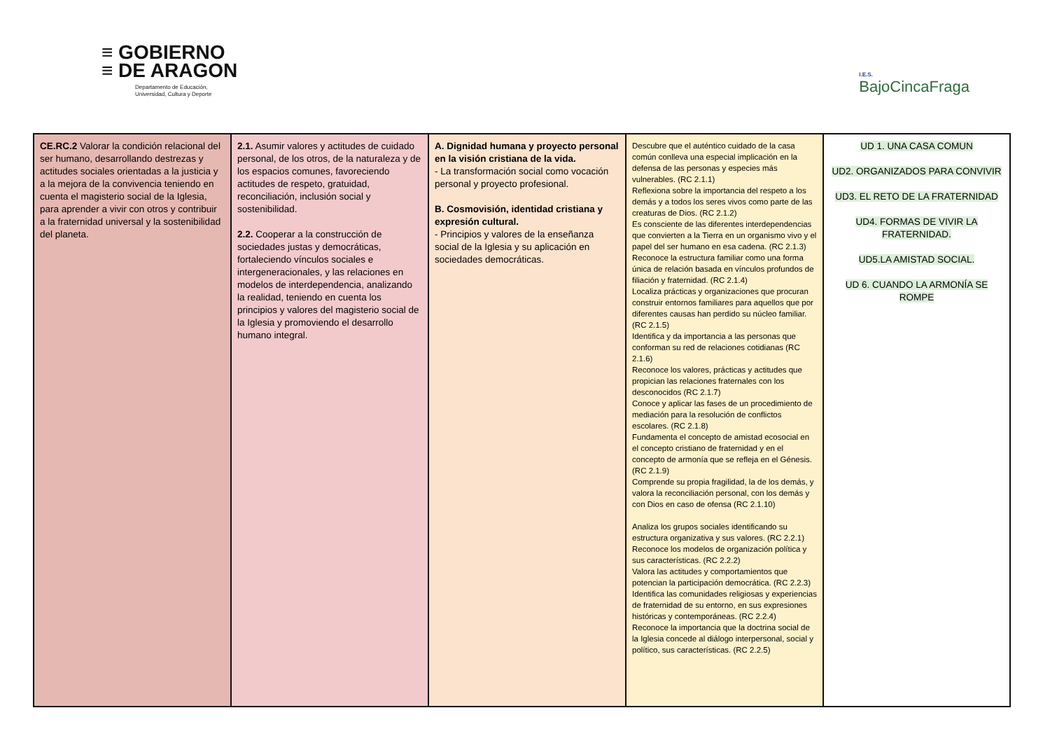≡ GOBIERNO
≡ DE ARAGON
Departamento de Educación,
Universidad, Cultura y Deporte
I.E.S.
BajoCincaFraga
| CE.RC.2 Valorar la condición relacional del ser humano, desarrollando destrezas y actitudes sociales orientadas a la justicia y a la mejora de la convivencia teniendo en cuenta el magisterio social de la Iglesia, para aprender a vivir con otros y contribuir a la fraternidad universal y la sostenibilidad del planeta. | 2.1. Asumir valores y actitudes de cuidado personal, de los otros, de la naturaleza y de los espacios comunes, favoreciendo actitudes de respeto, gratuidad, reconciliación, inclusión social y sostenibilidad. 2.2. Cooperar a la construcción de sociedades justas y democráticas, fortaleciendo vínculos sociales e intergeneracionales, y las relaciones en modelos de interdependencia, analizando la realidad, teniendo en cuenta los principios y valores del magisterio social de la Iglesia y promoviendo el desarrollo humano integral. | A. Dignidad humana y proyecto personal en la visión cristiana de la vida. - La transformación social como vocación personal y proyecto profesional. B. Cosmovisión, identidad cristiana y expresión cultural. - Principios y valores de la enseñanza social de la Iglesia y su aplicación en sociedades democráticas. | Descubre que el auténtico cuidado de la casa común conlleva una especial implicación en la defensa de las personas y especies más vulnerables. (RC 2.1.1) Reflexiona sobre la importancia del respeto a los demás y a todos los seres vivos como parte de las creaturas de Dios. (RC 2.1.2) Es consciente de las diferentes interdependencias que convierten a la Tierra en un organismo vivo y el papel del ser humano en esa cadena. (RC 2.1.3) Reconoce la estructura familiar como una forma única de relación basada en vínculos profundos de filiación y fraternidad. (RC 2.1.4) Localiza prácticas y organizaciones que procuran construir entornos familiares para aquellos que por diferentes causas han perdido su núcleo familiar. (RC 2.1.5) Identifica y da importancia a las personas que conforman su red de relaciones cotidianas (RC 2.1.6) Reconoce los valores, prácticas y actitudes que propician las relaciones fraternales con los desconocidos (RC 2.1.7) Conoce y aplicar las fases de un procedimiento de mediación para la resolución de conflictos escolares. (RC 2.1.8) Fundamenta el concepto de amistad ecosocial en el concepto cristiano de fraternidad y en el concepto de armonía que se refleja en el Génesis. (RC 2.1.9) Comprende su propia fragilidad, la de los demás, y valora la reconciliación personal, con los demás y con Dios en caso de ofensa (RC 2.1.10) Analiza los grupos sociales identificando su estructura organizativa y sus valores. (RC 2.2.1) Reconoce los modelos de organización política y sus características. (RC 2.2.2) Valora las actitudes y comportamientos que potencian la participación democrática. (RC 2.2.3) Identifica las comunidades religiosas y experiencias de fraternidad de su entorno, en sus expresiones históricas y contemporáneas. (RC 2.2.4) Reconoce la importancia que la doctrina social de la Iglesia concede al diálogo interpersonal, social y político, sus características. (RC 2.2.5) | UD 1. UNA CASA COMUN UD2. ORGANIZADOS PARA CONVIVIR UD3. EL RETO DE LA FRATERNIDAD UD4. FORMAS DE VIVIR LA FRATERNIDAD. UD5.LA AMISTAD SOCIAL. UD 6. CUANDO LA ARMONÍA SE ROMPE |